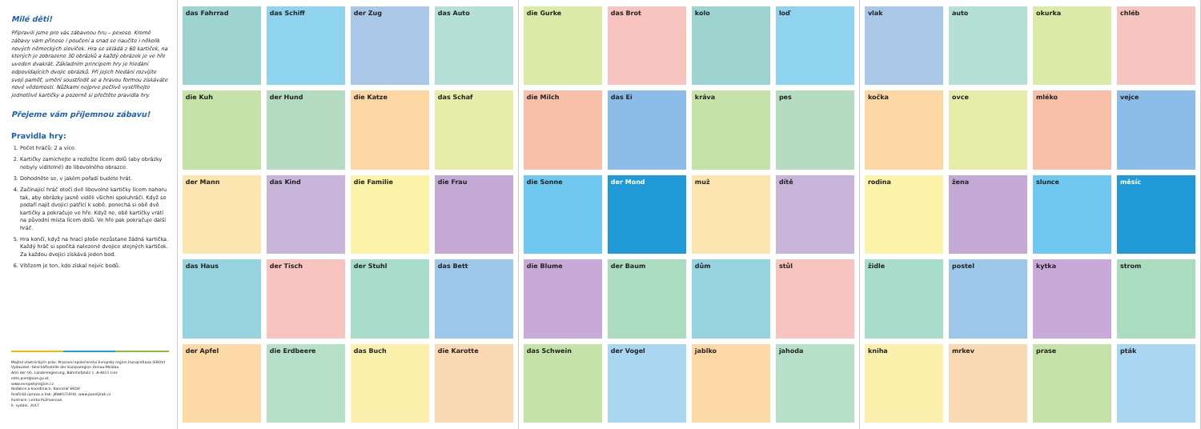Milé děti!
Připravili jsme pro vás zábavnou hru – pexeso. Kromě zábavy vám přinese i poučení a snad se naučíte i několik nových německých slovíček. Hra se skládá z 60 kartiček, na kterých je zobrazeno 30 obrázků a každý obrázek je ve hře uveden dvakrát. Základním principem hry je hledání odpovídajících dvojic obrázků. Při jejich hledání rozvíjíte svoji paměť, umění soustředit se a hravou formou získáváte nové vědomosti. Nůžkami nejprve pečlivě vystříhejte jednotlivé kartičky a pozorně si přečtěte pravidla hry.
Přejeme vám příjemnou zábavu!
Pravidla hry:
1. Počet hráčů: 2 a více.
2. Kartičky zamíchejte a rozložte lícem dolů (aby obrázky nebyly viditelné) do libovolného obrazce.
3. Dohodněte se, v jakém pořadí budete hrát.
4. Začínající hráč otočí dvě libovolné kartičky lícem nahoru tak, aby obrázky jasně viděli všichni spoluhráči. Když se podaří najít dvojici patřící k sobě, ponechá si obě dvě kartičky a pokračuje ve hře. Když ne, obě kartičky vrátí na původní místa lícem dolů. Ve hře pak pokračuje další hráč.
5. Hra končí, když na hrací ploše nezůstane žádná kartička. Každý hráč si spočítá nalezené dvojice stejných kartiček. Za každou dvojici získává jeden bod.
6. Vítězem je ten, kdo získal nejvíc bodů.
Majitel vlastnických práv: Pracovní společenství Evropský region Dunaj-Vltava (ERDV)
Vydavatel: Geschäftsstelle der Europaregion Donau-Moldau
Amt der Oö. Landesregierung, Bahnhofplatz 1, A-4021 Linz
edm.post@ooe.gv.at,
www.evropskyregion.cz
Redakce a koordinace: Kancelář ERDV
Grafická úprava a tisk: JIRAKSTUDIO, www.paveljirak.cz
Ilustrace: Lenka Pužmanová
II. vydání, 2017
das Fahrrad
das Schiff
der Zug
das Auto
die Kuh
der Hund
die Katze
das Schaf
der Mann
das Kind
die Familie
die Frau
das Haus
der Tisch
der Stuhl
das Bett
der Apfel
die Erdbeere
das Buch
die Karotte
die Gurke
das Brot
kolo
loď
die Milch
das Ei
kráva
pes
die Sonne
der Mond
muž
dítě
die Blume
der Baum
dům
stůl
das Schwein
der Vogel
jablko
jahoda
vlak
auto
okurka
chléb
kočka
ovce
mléko
vejce
rodina
žena
slunce
měsíc
židle
postel
kytka
strom
kniha
mrkev
prase
pták